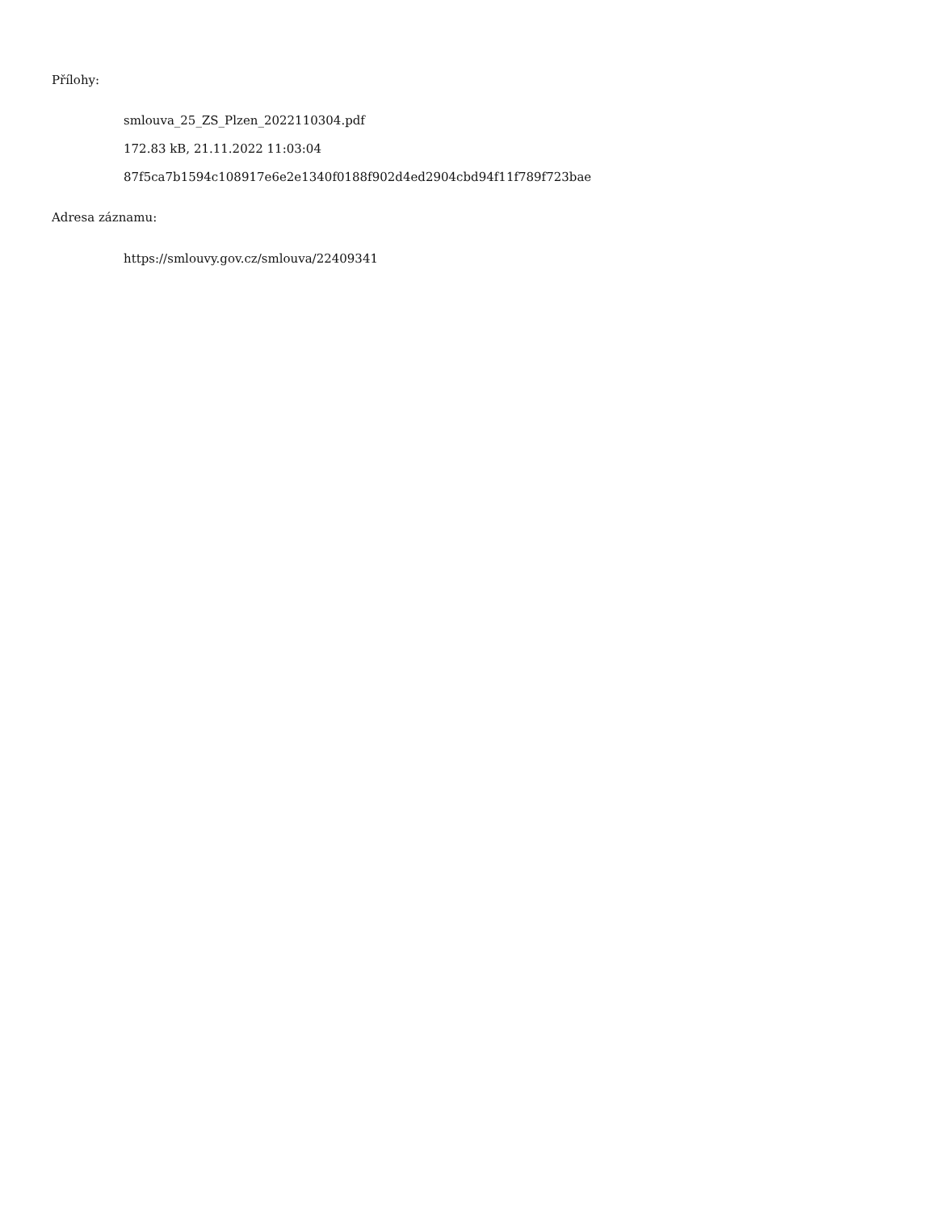Přílohy:
smlouva_25_ZS_Plzen_2022110304.pdf
172.83 kB, 21.11.2022 11:03:04
87f5ca7b1594c108917e6e2e1340f0188f902d4ed2904cbd94f11f789f723bae
Adresa záznamu:
https://smlouvy.gov.cz/smlouva/22409341